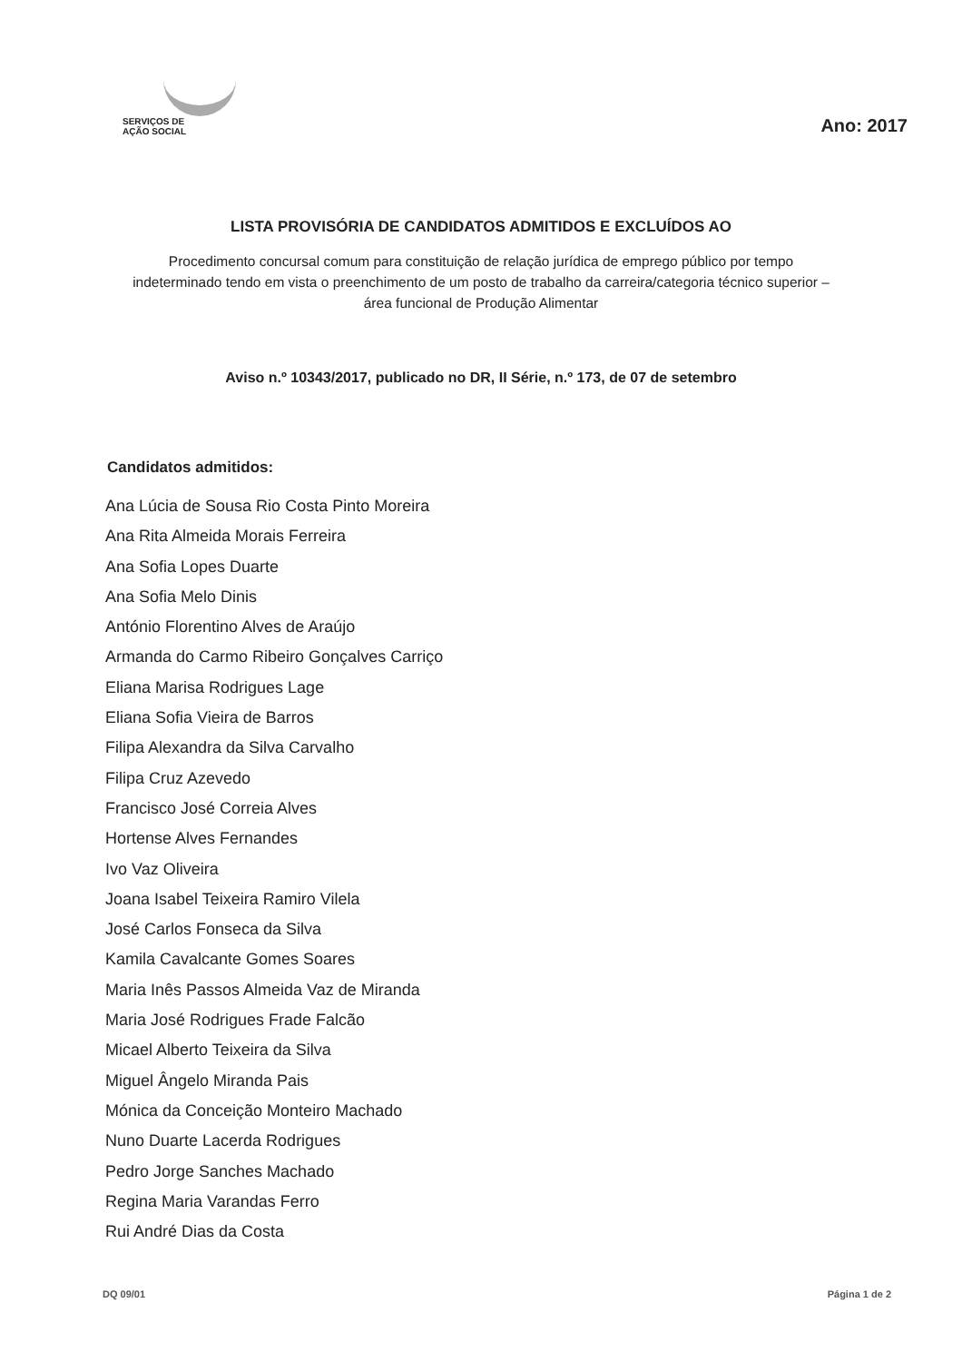SERVIÇOS DE
AÇÃO SOCIAL
Ano: 2017
LISTA PROVISÓRIA DE CANDIDATOS ADMITIDOS E EXCLUÍDOS AO
Procedimento concursal comum para constituição de relação jurídica de emprego público por tempo indeterminado tendo em vista o preenchimento de um posto de trabalho da carreira/categoria técnico superior – área funcional de Produção Alimentar
Aviso n.º 10343/2017, publicado no DR, II Série, n.º 173, de 07 de setembro
Candidatos admitidos:
Ana Lúcia de Sousa Rio Costa Pinto Moreira
Ana Rita Almeida Morais Ferreira
Ana Sofia Lopes Duarte
Ana Sofia Melo Dinis
António Florentino Alves de Araújo
Armanda do Carmo Ribeiro Gonçalves Carriço
Eliana Marisa Rodrigues Lage
Eliana Sofia Vieira de Barros
Filipa Alexandra da Silva Carvalho
Filipa Cruz Azevedo
Francisco José Correia Alves
Hortense Alves Fernandes
Ivo Vaz Oliveira
Joana Isabel Teixeira Ramiro Vilela
José Carlos Fonseca da Silva
Kamila Cavalcante Gomes Soares
Maria Inês Passos Almeida Vaz de Miranda
Maria José Rodrigues Frade Falcão
Micael Alberto Teixeira da Silva
Miguel Ângelo Miranda Pais
Mónica da Conceição Monteiro Machado
Nuno Duarte Lacerda Rodrigues
Pedro Jorge Sanches Machado
Regina Maria Varandas Ferro
Rui André Dias da Costa
DQ 09/01 Página 1 de 2